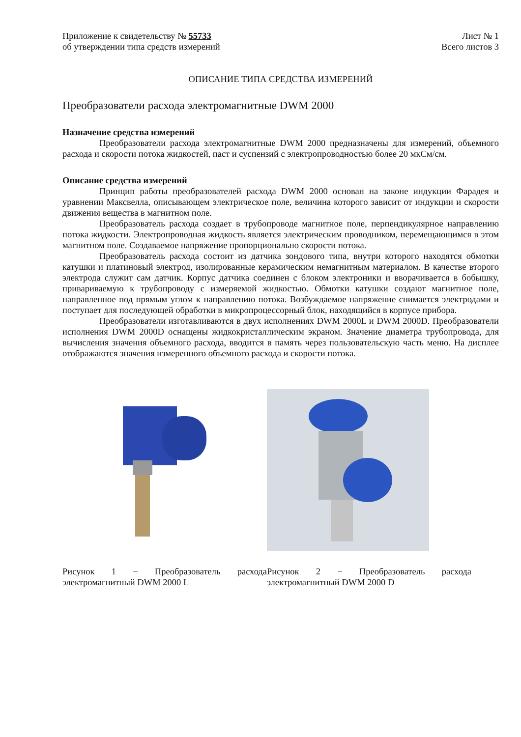Приложение к свидетельству № 55733
об утверждении типа средств измерений
Лист № 1
Всего листов 3
ОПИСАНИЕ ТИПА СРЕДСТВА ИЗМЕРЕНИЙ
Преобразователи расхода электромагнитные DWM 2000
Назначение средства измерений
Преобразователи расхода электромагнитные DWM 2000 предназначены для измерений, объемного расхода и скорости потока жидкостей, паст и суспензий с электропроводностью более 20 мкСм/см.
Описание средства измерений
Принцип работы преобразователей расхода DWM 2000 основан на законе индукции Фарадея и уравнении Максвелла, описывающем электрическое поле, величина которого зависит от индукции и скорости движения вещества в магнитном поле.
Преобразователь расхода создает в трубопроводе магнитное поле, перпендикулярное направлению потока жидкости. Электропроводная жидкость является электрическим проводником, перемещающимся в этом магнитном поле. Создаваемое напряжение пропорционально скорости потока.
Преобразователь расхода состоит из датчика зондового типа, внутри которого находятся обмотки катушки и платиновый электрод, изолированные керамическим немагнитным материалом. В качестве второго электрода служит сам датчик. Корпус датчика соединен с блоком электроники и вворачивается в бобышку, привариваемую к трубопроводу с измеряемой жидкостью. Обмотки катушки создают магнитное поле, направленное под прямым углом к направлению потока. Возбуждаемое напряжение снимается электродами и поступает для последующей обработки в микропроцессорный блок, находящийся в корпусе прибора.
Преобразователи изготавливаются в двух исполнениях DWM 2000L и DWM 2000D. Преобразователи исполнения DWM 2000D оснащены жидкокристаллическим экраном. Значение диаметра трубопровода, для вычисления значения объемного расхода, вводится в память через пользовательскую часть меню. На дисплее отображаются значения измеренного объемного расхода и скорости потока.
Рисунок 1 − Преобразователь расхода электромагнитный DWM 2000 L
Рисунок 2 − Преобразователь расхода электромагнитный DWM 2000 D